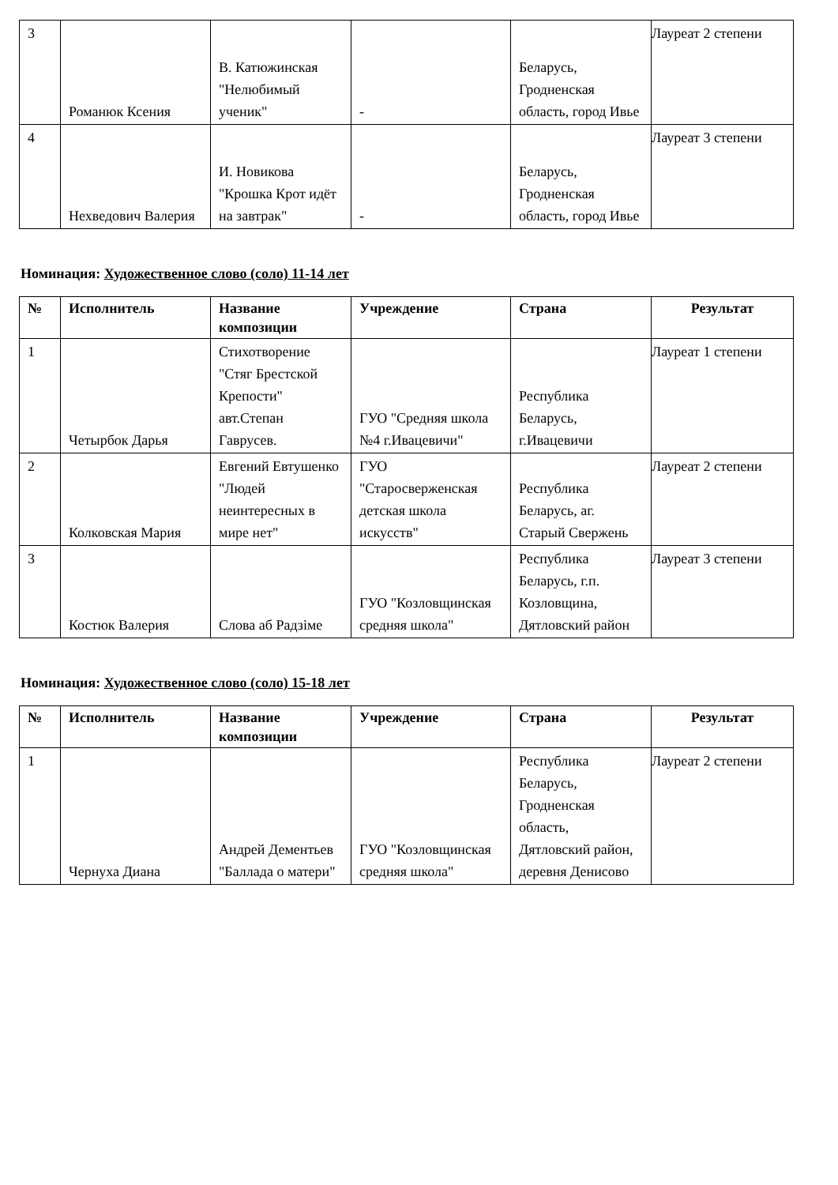| 3 | Романюк Ксения | В. Катюжинская "Нелюбимый ученик" | - | Беларусь, Гродненская область, город Ивье | Лауреат 2 степени |
| 4 | Нехведович Валерия | И. Новикова "Крошка Крот идёт на завтрак" | - | Беларусь, Гродненская область, город Ивье | Лауреат 3 степени |
Номинация: Художественное слово (соло) 11-14 лет
| № | Исполнитель | Название композиции | Учреждение | Страна | Результат |
| --- | --- | --- | --- | --- | --- |
| 1 | Четырбок Дарья | Стихотворение "Стяг Брестской Крепости" авт.Степан Гаврусев. | ГУО "Средняя школа №4 г.Ивацевичи" | Республика Беларусь, г.Ивацевичи | Лауреат 1 степени |
| 2 | Колковская Мария | Евгений Евтушенко "Людей неинтересных в мире нет" | ГУО "Старосверженская детская школа искусств" | Республика Беларусь, аг. Старый Свержень | Лауреат 2 степени |
| 3 | Костюк Валерия | Слова аб Радзіме | ГУО "Козловщинская средняя школа" | Республика Беларусь, г.п. Козловщина, Дятловский район | Лауреат 3 степени |
Номинация: Художественное слово (соло) 15-18 лет
| № | Исполнитель | Название композиции | Учреждение | Страна | Результат |
| --- | --- | --- | --- | --- | --- |
| 1 | Чернуха Диана | Андрей Дементьев "Баллада о матери" | ГУО "Козловщинская средняя школа" | Республика Беларусь, Гродненская область, Дятловский район, деревня Денисово | Лауреат 2 степени |